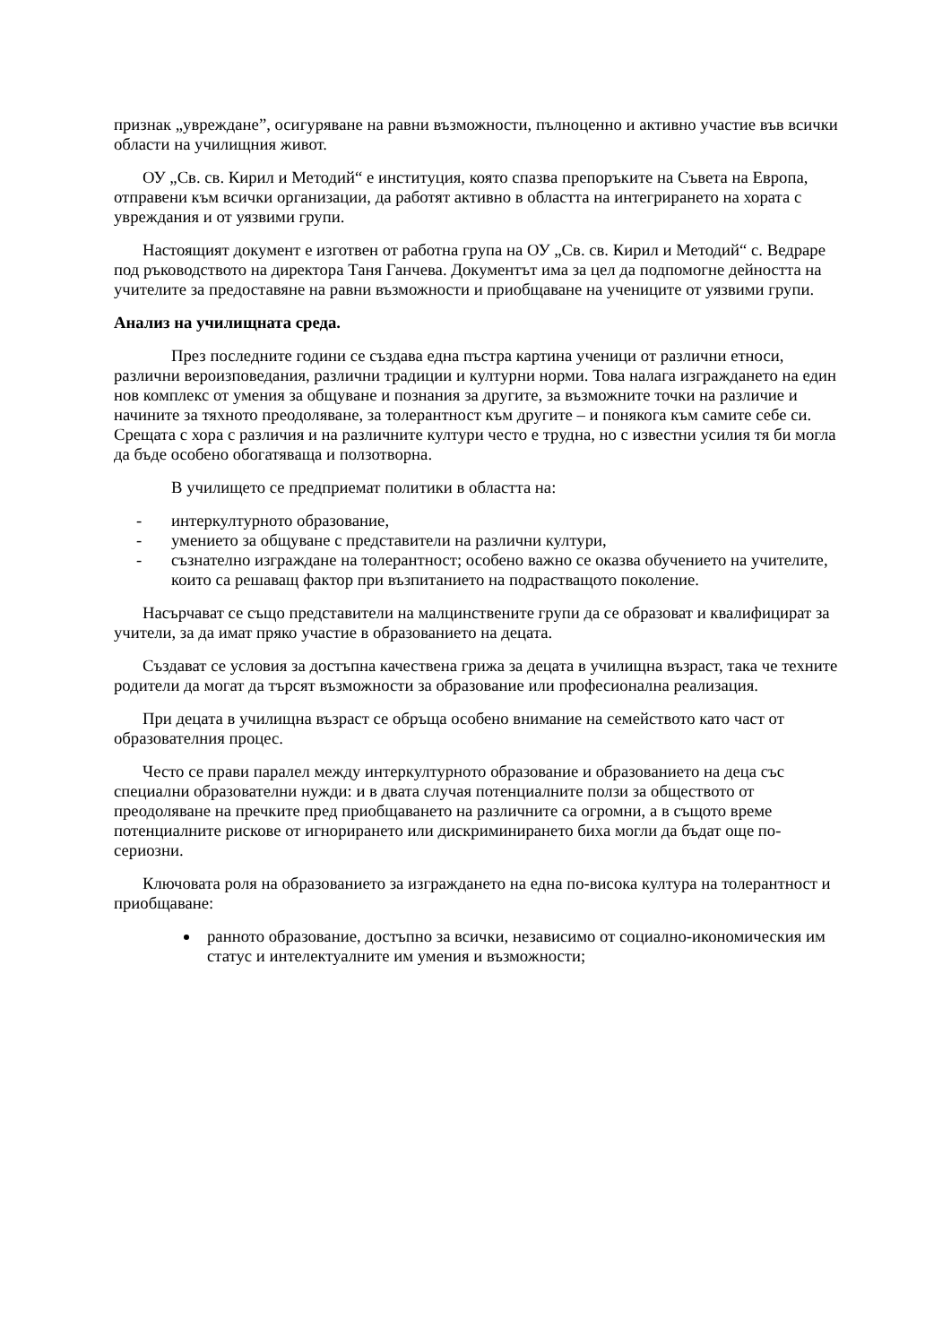признак „увреждане”, осигуряване на равни възможности, пълноценно и активно участие във всички области на училищния живот.
ОУ „Св. св. Кирил и Методий“ е институция, която спазва препоръките на Съвета на Европа, отправени към всички организации, да работят активно в областта на интегрирането на хората с увреждания и от уязвими групи.
Настоящият документ е изготвен от работна група на ОУ „Св. св. Кирил и Методий“ с. Ведраре под ръководството на директора Таня Ганчева. Документът има за цел да подпомогне дейността на учителите за предоставяне на равни възможности и приобщаване на учениците от уязвими групи.
Анализ на училищната среда.
През последните години се създава една пъстра картина ученици от различни етноси, различни вероизповедания, различни традиции и културни норми. Това налага изграждането на един нов комплекс от умения за общуване и познания за другите, за възможните точки на различие и начините за тяхното преодоляване, за толерантност към другите – и понякога към самите себе си. Срещата с хора с различия и на различните култури често е трудна, но с известни усилия тя би могла да бъде особено обогатяваща и ползотворна.
В училището се предприемат политики в областта на:
- интеркултурното образование,
- умението за общуване с представители на различни култури,
- съзнателно изграждане на толерантност; особено важно се оказва обучението на учителите, които са решаващ фактор при възпитанието на подрастващото поколение.
Насърчават се също представители на малцинствените групи да се образоват и квалифицират за учители, за да имат пряко участие в образованието на децата.
Създават се условия за достъпна качествена грижа за децата в училищна възраст, така че техните родители да могат да търсят възможности за образование или професионална реализация.
При децата в училищна възраст се обръща особено внимание на семейството като част от образователния процес.
Често се прави паралел между интеркултурното образование и образованието на деца със специални образователни нужди: и в двата случая потенциалните ползи за обществото от преодоляване на пречките пред приобщаването на различните са огромни, а в същото време потенциалните рискове от игнорирането или дискриминирането биха могли да бъдат още по-сериозни.
Ключовата роля на образованието за изграждането на една по-висока култура на толерантност и приобщаване:
ранното образование, достъпно за всички, независимо от социално-икономическия им статус и интелектуалните им умения и възможности;